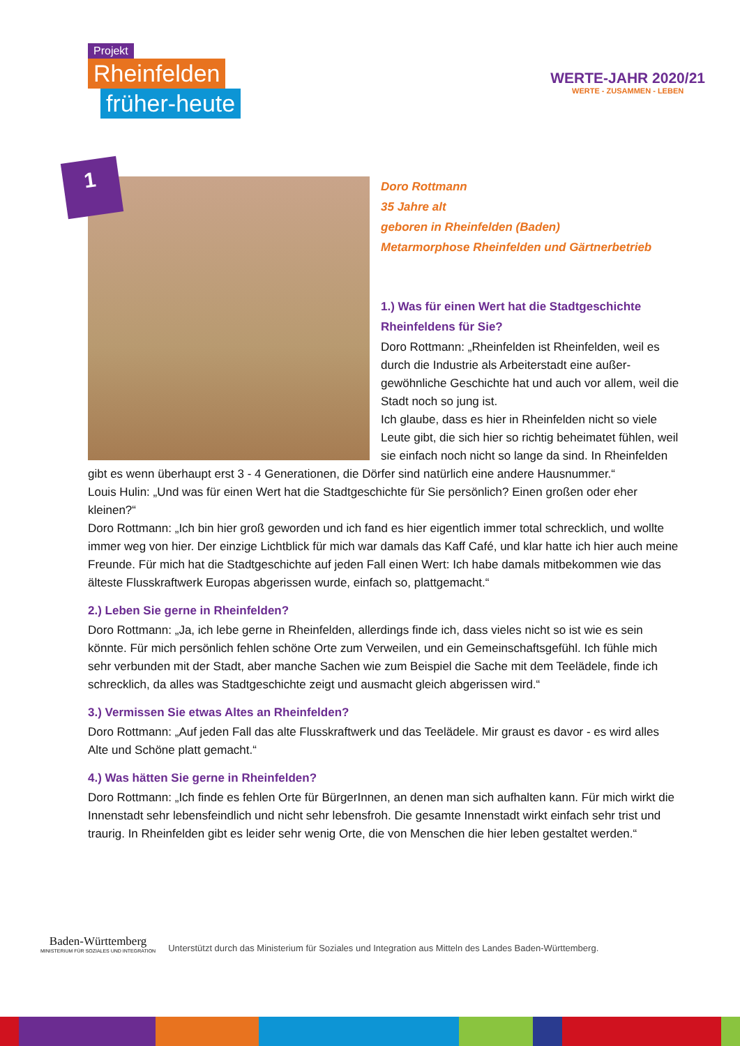Projekt
Rheinfelden
früher-heute
WERTE-JAHR 2020/21
WERTE - ZUSAMMEN - LEBEN
1
Doro Rottmann
35 Jahre alt
geboren in Rheinfelden (Baden)
Metarmorphose Rheinfelden und Gärtnerbetrieb
1.) Was für einen Wert hat die Stadtgeschichte Rheinfeldens für Sie?
Doro Rottmann: „Rheinfelden ist Rheinfelden, weil es durch die Industrie als Arbeiterstadt eine außer-gewöhnliche Geschichte hat und auch vor allem, weil die Stadt noch so jung ist.
Ich glaube, dass es hier in Rheinfelden nicht so viele Leute gibt, die sich hier so richtig beheimatet fühlen, weil sie einfach noch nicht so lange da sind. In Rheinfelden gibt es wenn überhaupt erst 3 - 4 Generationen, die Dörfer sind natürlich eine andere Hausnummer.“
Louis Hulin: „Und was für einen Wert hat die Stadtgeschichte für Sie persönlich? Einen großen oder eher kleinen?“
Doro Rottmann: „Ich bin hier groß geworden und ich fand es hier eigentlich immer total schrecklich, und wollte immer weg von hier. Der einzige Lichtblick für mich war damals das Kaff Café, und klar hatte ich hier auch meine Freunde. Für mich hat die Stadtgeschichte auf jeden Fall einen Wert: Ich habe damals mitbekommen wie das älteste Flusskraftwerk Europas abgerissen wurde, einfach so, plattgemacht.“
2.) Leben Sie gerne in Rheinfelden?
Doro Rottmann: „Ja, ich lebe gerne in Rheinfelden, allerdings finde ich, dass vieles nicht so ist wie es sein könnte. Für mich persönlich fehlen schöne Orte zum Verweilen, und ein Gemeinschaftsgefühl. Ich fühle mich sehr verbunden mit der Stadt, aber manche Sachen wie zum Beispiel die Sache mit dem Teelädele, finde ich schrecklich, da alles was Stadtgeschichte zeigt und ausmacht gleich abgerissen wird.“
3.) Vermissen Sie etwas Altes an Rheinfelden?
Doro Rottmann: „Auf jeden Fall das alte Flusskraftwerk und das Teelädele. Mir graust es davor - es wird alles Alte und Schöne platt gemacht.“
4.) Was hätten Sie gerne in Rheinfelden?
Doro Rottmann: „Ich finde es fehlen Orte für BürgerInnen, an denen man sich aufhalten kann. Für mich wirkt die Innenstadt sehr lebensfeindlich und nicht sehr lebensfroh. Die gesamte Innenstadt wirkt einfach sehr trist und traurig. In Rheinfelden gibt es leider sehr wenig Orte, die von Menschen die hier leben gestaltet werden.“
Baden-Württemberg
MINISTERIUM FÜR SOZIALES UND INTEGRATION
Unterstützt durch das Ministerium für Soziales und Integration aus Mitteln des Landes Baden-Württemberg.